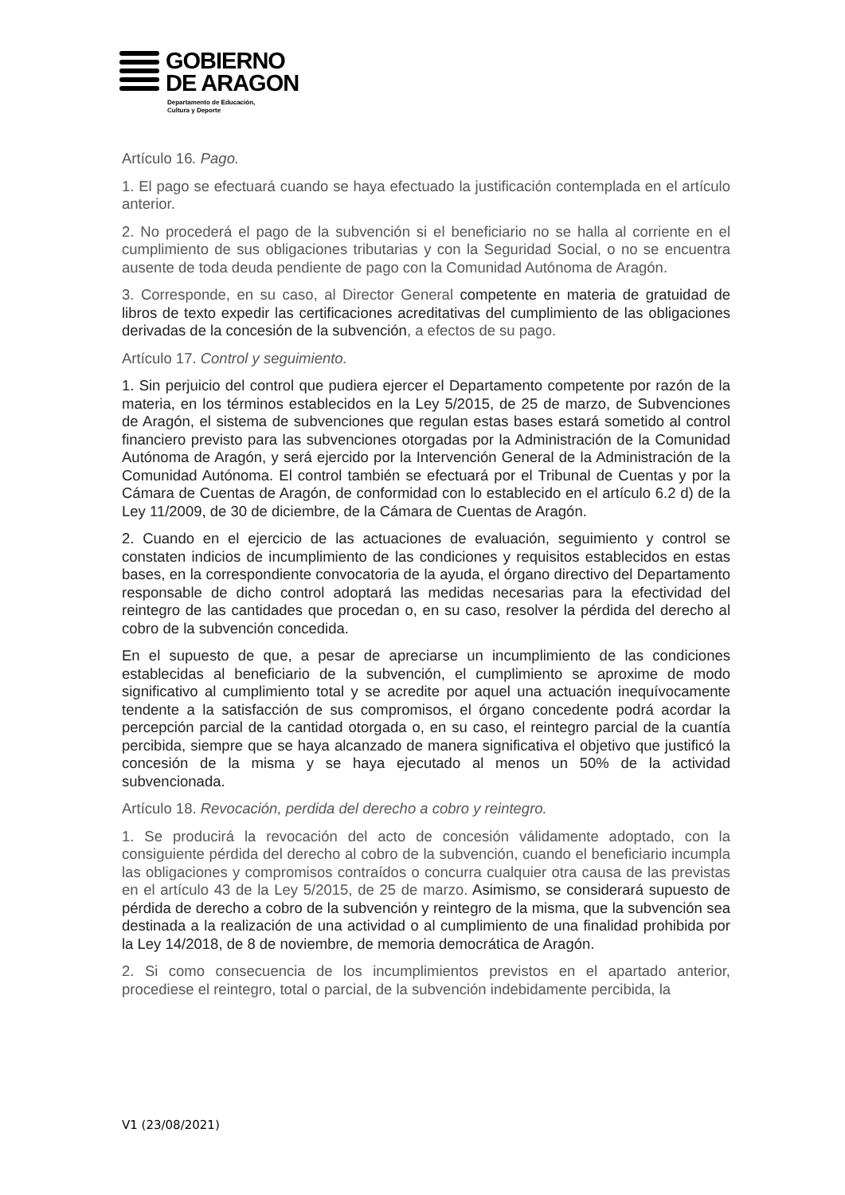GOBIERNO
DE ARAGON
Departamento de Educación,
Cultura y Deporte
Artículo 16. Pago.
1. El pago se efectuará cuando se haya efectuado la justificación contemplada en el artículo anterior.
2. No procederá el pago de la subvención si el beneficiario no se halla al corriente en el cumplimiento de sus obligaciones tributarias y con la Seguridad Social, o no se encuentra ausente de toda deuda pendiente de pago con la Comunidad Autónoma de Aragón.
3. Corresponde, en su caso, al Director General competente en materia de gratuidad de libros de texto expedir las certificaciones acreditativas del cumplimiento de las obligaciones derivadas de la concesión de la subvención, a efectos de su pago.
Artículo 17. Control y seguimiento.
1. Sin perjuicio del control que pudiera ejercer el Departamento competente por razón de la materia, en los términos establecidos en la Ley 5/2015, de 25 de marzo, de Subvenciones de Aragón, el sistema de subvenciones que regulan estas bases estará sometido al control financiero previsto para las subvenciones otorgadas por la Administración de la Comunidad Autónoma de Aragón, y será ejercido por la Intervención General de la Administración de la Comunidad Autónoma. El control también se efectuará por el Tribunal de Cuentas y por la Cámara de Cuentas de Aragón, de conformidad con lo establecido en el artículo 6.2 d) de la Ley 11/2009, de 30 de diciembre, de la Cámara de Cuentas de Aragón.
2. Cuando en el ejercicio de las actuaciones de evaluación, seguimiento y control se constaten indicios de incumplimiento de las condiciones y requisitos establecidos en estas bases, en la correspondiente convocatoria de la ayuda, el órgano directivo del Departamento responsable de dicho control adoptará las medidas necesarias para la efectividad del reintegro de las cantidades que procedan o, en su caso, resolver la pérdida del derecho al cobro de la subvención concedida.
En el supuesto de que, a pesar de apreciarse un incumplimiento de las condiciones establecidas al beneficiario de la subvención, el cumplimiento se aproxime de modo significativo al cumplimiento total y se acredite por aquel una actuación inequívocamente tendente a la satisfacción de sus compromisos, el órgano concedente podrá acordar la percepción parcial de la cantidad otorgada o, en su caso, el reintegro parcial de la cuantía percibida, siempre que se haya alcanzado de manera significativa el objetivo que justificó la concesión de la misma y se haya ejecutado al menos un 50% de la actividad subvencionada.
Artículo 18. Revocación, perdida del derecho a cobro y reintegro.
1. Se producirá la revocación del acto de concesión válidamente adoptado, con la consiguiente pérdida del derecho al cobro de la subvención, cuando el beneficiario incumpla las obligaciones y compromisos contraídos o concurra cualquier otra causa de las previstas en el artículo 43 de la Ley 5/2015, de 25 de marzo. Asimismo, se considerará supuesto de pérdida de derecho a cobro de la subvención y reintegro de la misma, que la subvención sea destinada a la realización de una actividad o al cumplimiento de una finalidad prohibida por la Ley 14/2018, de 8 de noviembre, de memoria democrática de Aragón.
2. Si como consecuencia de los incumplimientos previstos en el apartado anterior, procediese el reintegro, total o parcial, de la subvención indebidamente percibida, la
V1 (23/08/2021)